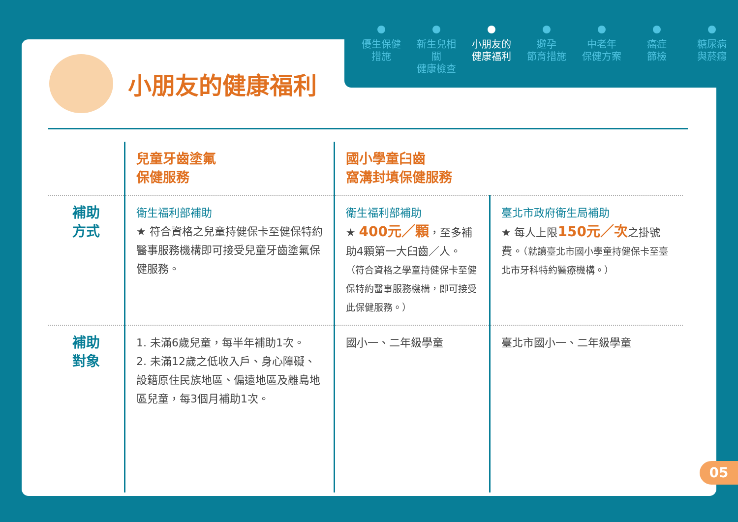優生保健
措施
新生兒相關
健康檢查
小朋友的
健康福利
避孕
節育措施
中老年
保健方案
癌症
篩檢
糖尿病
與菸癮
小朋友的健康福利
| | 兒童牙齒塗氟 保健服務 | 國小學童臼齒 窩溝封填保健服務 | |
| 補助 方式 | 衛生福利部補助 ★ 符合資格之兒童持健保卡至健保特約醫事服務機構即可接受兒童牙齒塗氟保健服務。 | 衛生福利部補助 ★ 400元／顆 ，至多補助4顆第一大臼齒／人。 （符合資格之學童持健保卡至健保特約醫事服務機構，即可接受此保健服務。） | 臺北市政府衛生局補助 ★ 每人上限 150元／次 之掛號費。 （就讀臺北市國小學童持健保卡至臺北市牙科特約醫療機構。） |
| 補助 對象 | 1. 未滿6歲兒童，每半年補助1次。 2. 未滿12歲之低收入戶、身心障礙、設籍原住民族地區、偏遠地區及離島地區兒童，每3個月補助1次。 | 國小一、二年級學童 | 臺北市國小一、二年級學童 |
05